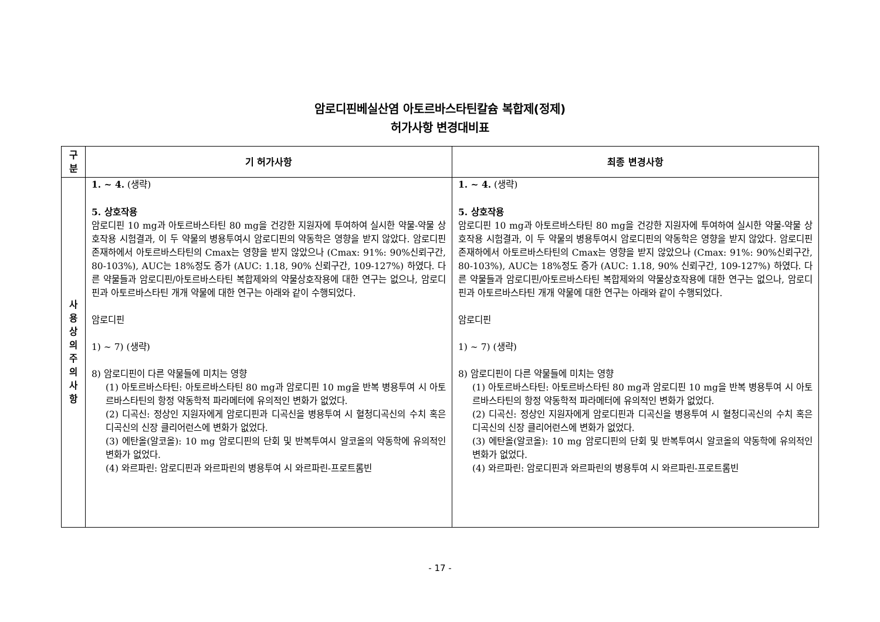암로디핀베실산염 아토르바스타틴칼슘 복합제(정제)
허가사항 변경대비표
| 구 분 | 기 허가사항 | 최종 변경사항 |
| --- | --- | --- |
| 사 용 상 의 주 의 사 항 | 1. ~ 4. (생략) 5. 상호작용 암로디핀 10 mg과 아토르바스타틴 80 mg을 건강한 지원자에 투여하여 실시한 약물-약물 상호작용 시험결과, 이 두 약물의 병용투여시 암로디핀의 약동학은 영향을 받지 않았다. 암로디핀 존재하에서 아토르바스타틴의 Cmax는 영향을 받지 않았으나 (Cmax: 91%: 90%신뢰구간, 80-103%), AUC는 18%정도 증가 (AUC: 1.18, 90% 신뢰구간, 109-127%) 하였다. 다른 약물들과 암로디핀/아토르바스타틴 복합제와의 약물상호작용에 대한 연구는 없으나, 암로디핀과 아토르바스타틴 개개 약물에 대한 연구는 아래와 같이 수행되었다. 암로디핀 1) ~ 7) (생략) 8) 암로디핀이 다른 약물들에 미치는 영향 (1) 아토르바스타틴: 아토르바스타틴 80 mg과 암로디핀 10 mg을 반복 병용투여 시 아토르바스타틴의 항정 약동학적 파라메터에 유의적인 변화가 없었다. (2) 디곡신: 정상인 지원자에게 암로디핀과 디곡신을 병용투여 시 혈청디곡신의 수치 혹은 디곡신의 신장 클리어런스에 변화가 없었다. (3) 에탄올(알코올): 10 mg 암로디핀의 단회 및 반복투여시 알코올의 약동학에 유의적인 변화가 없었다. (4) 와르파린: 암로디핀과 와르파린의 병용투여 시 와르파린-프로트롬빈 | 1. ~ 4. (생략) 5. 상호작용 암로디핀 10 mg과 아토르바스타틴 80 mg을 건강한 지원자에 투여하여 실시한 약물-약물 상호작용 시험결과, 이 두 약물의 병용투여시 암로디핀의 약동학은 영향을 받지 않았다. 암로디핀 존재하에서 아토르바스타틴의 Cmax는 영향을 받지 않았으나 (Cmax: 91%: 90%신뢰구간, 80-103%), AUC는 18%정도 증가 (AUC: 1.18, 90% 신뢰구간, 109-127%) 하였다. 다른 약물들과 암로디핀/아토르바스타틴 복합제와의 약물상호작용에 대한 연구는 없으나, 암로디핀과 아토르바스타틴 개개 약물에 대한 연구는 아래와 같이 수행되었다. 암로디핀 1) ~ 7) (생략) 8) 암로디핀이 다른 약물들에 미치는 영향 (1) 아토르바스타틴: 아토르바스타틴 80 mg과 암로디핀 10 mg을 반복 병용투여 시 아토르바스타틴의 항정 약동학적 파라메터에 유의적인 변화가 없었다. (2) 디곡신: 정상인 지원자에게 암로디핀과 디곡신을 병용투여 시 혈청디곡신의 수치 혹은 디곡신의 신장 클리어런스에 변화가 없었다. (3) 에탄올(알코올): 10 mg 암로디핀의 단회 및 반복투여시 알코올의 약동학에 유의적인 변화가 없었다. (4) 와르파린: 암로디핀과 와르파린의 병용투여 시 와르파린-프로트롬빈 |
- 17 -